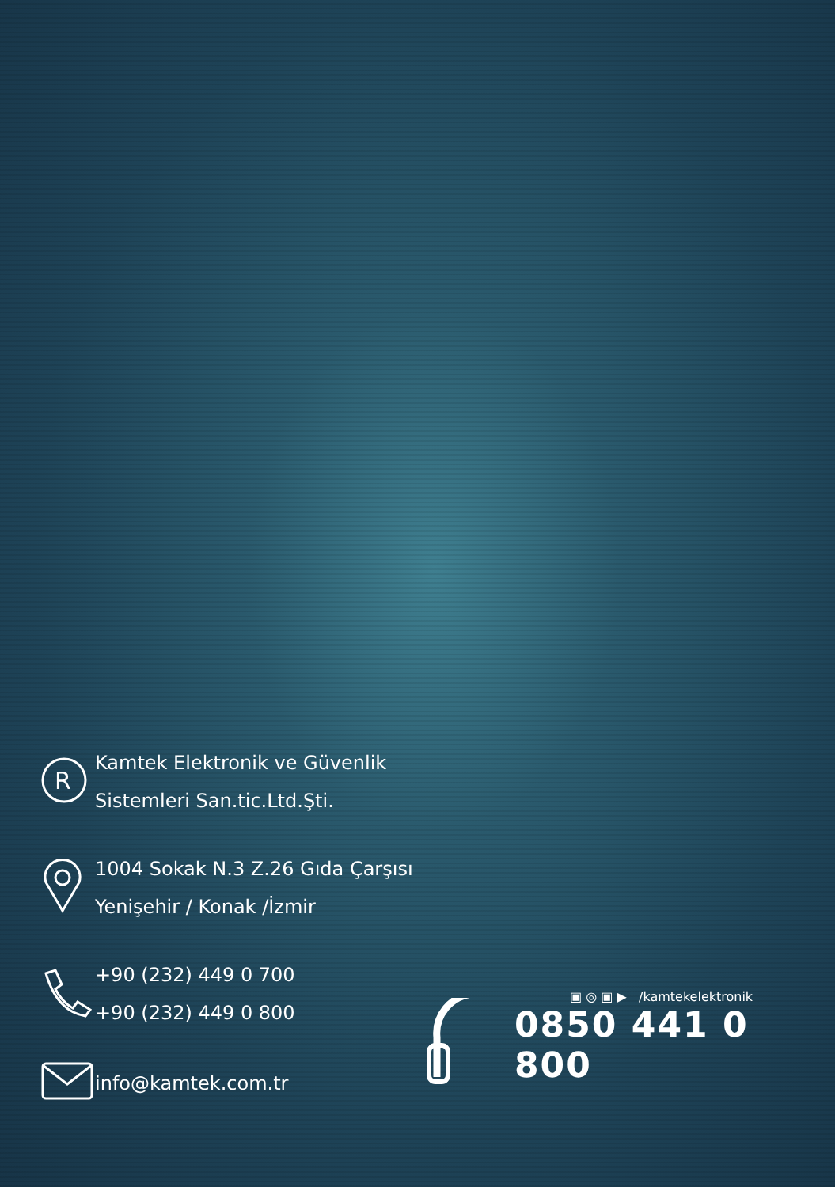R
Kamtek Elektronik ve Güvenlik
Sistemleri San.tic.Ltd.Şti.
1004 Sokak N.3 Z.26 Gıda Çarşısı
Yenişehir / Konak /İzmir
+90 (232) 449 0 700
+90 (232) 449 0 800
info@kamtek.com.tr
▣ ◎ ▣ ▶ /kamtekelektronik
0850 441 0 800